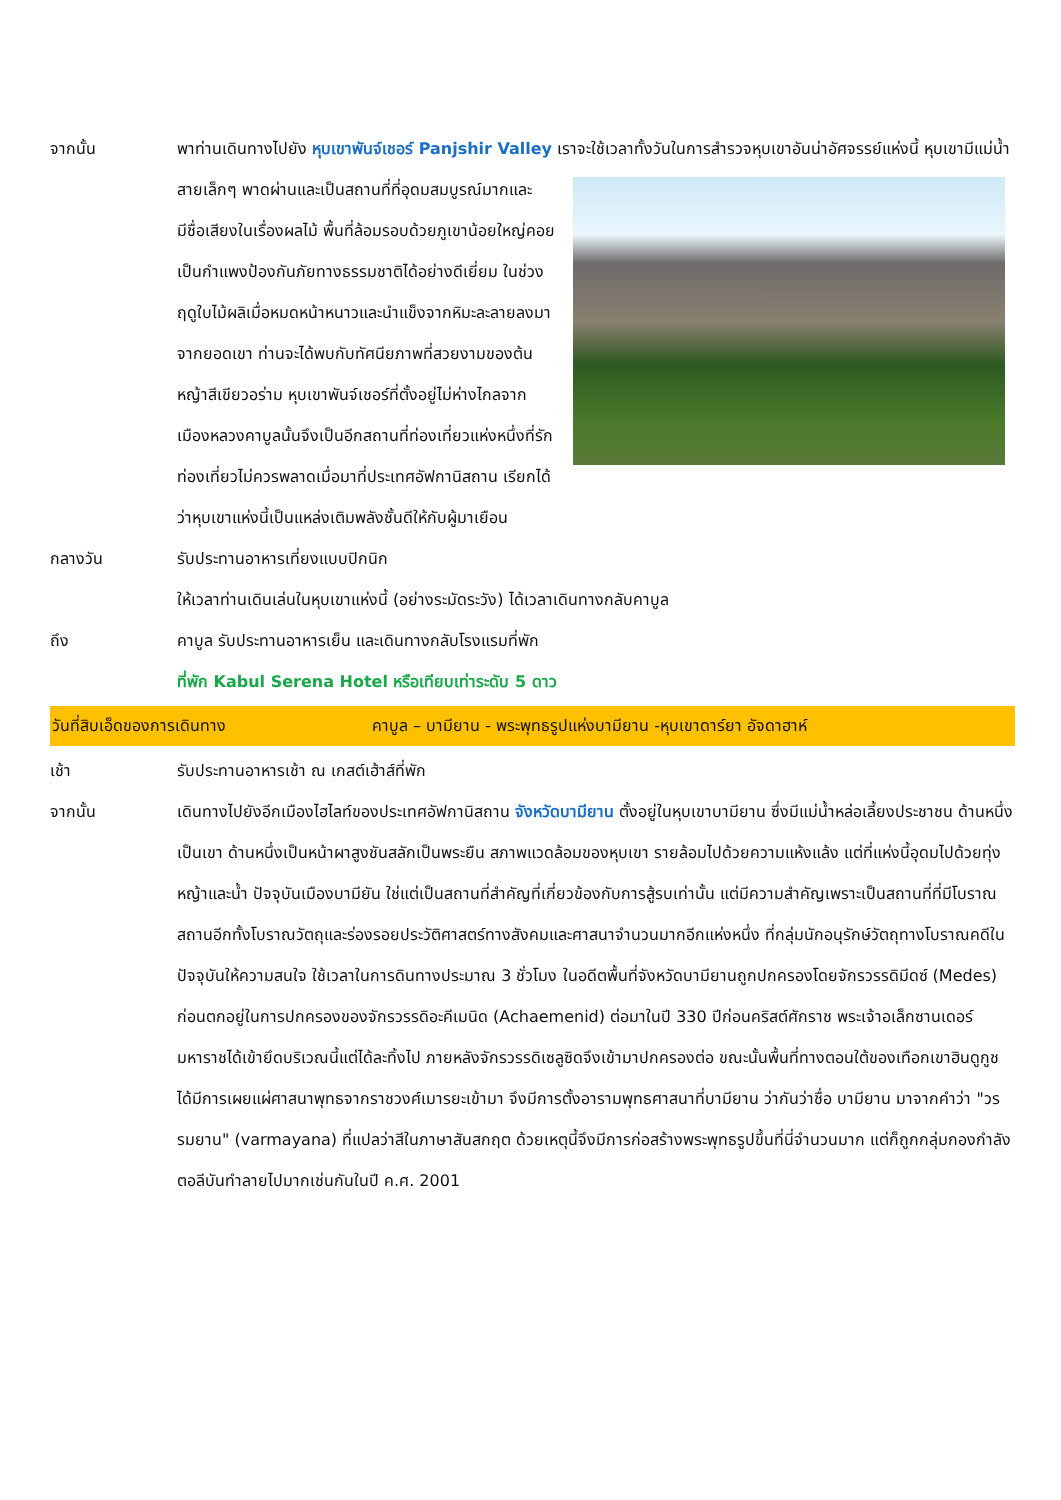จากนั้น พาท่านเดินทางไปยัง หุบเขาพันจ์เชอร์ Panjshir Valley เราจะใช้เวลาทั้งวันในการสำรวจหุบเขาอันน่า
อัศจรรย์แห่งนี้ หุบเขามีแม่น้ำสายเล็กๆ พาดผ่านและเป็นสถานที่ที่อุดมสมบูรณ์มากและมีชื่อเสียงในเรื่องผลไม้ พื้นที่ล้อมรอบด้วยภูเขาน้อยใหญ่คอยเป็นกำแพงป้องกันภัยทางธรรมชาติได้อย่างดีเยี่ยม ในช่วงฤดูใบไม้ผลิเมื่อหมดหน้าหนาวและนำแข็งจากหิมะละลายลงมาจากยอดเขา ท่านจะได้พบกับทัศนียภาพที่สวยงามของต้นหญ้าสีเขียวอร่าม หุบเขาพันจ์เชอร์ที่ตั้งอยู่ไม่ห่างไกลจากเมืองหลวงคาบูลนั้นจึงเป็นอีกสถานที่ท่องเที่ยวแห่งหนึ่งที่รักท่องเที่ยวไม่ควรพลาดเมื่อมาที่ประเทศอัฟกานิสถาน เรียกได้ว่าหุบเขาแห่งนี้เป็นแหล่งเติมพลังชั้นดีให้กับผู้มาเยือน
กลางวัน รับประทานอาหารเที่ยงแบบปิกนิก
ให้เวลาท่านเดินเล่นในหุบเขาแห่งนี้ (อย่างระมัดระวัง) ได้เวลาเดินทางกลับคาบูล
ถึง คาบูล รับประทานอาหารเย็น และเดินทางกลับโรงแรมที่พัก
ที่พัก Kabul Serena Hotel หรือเทียบเท่าระดับ 5 ดาว
วันที่สิบเอ็ดของการเดินทาง คาบูล – บามียาน - พระพุทธรูปแห่งบามียาน -หุบเขาดาร์ยา อัจดาฮาห์
เช้า รับประทานอาหารเช้า ณ เกสต์เฮ้าส์ที่พัก
จากนั้น เดินทางไปยังอีกเมืองไฮไลท์ของประเทศอัฟกานิสถาน จังหวัดบามียาน ตั้งอยู่ในหุบเขาบามียาน ซึ่งมีแม่น้ำหล่อเลี้ยงประชาชน ด้านหนึ่งเป็นเขา ด้านหนึ่งเป็นหน้าผาสูงชันสลักเป็นพระยืน สภาพแวดล้อมของหุบเขา รายล้อมไปด้วยความแห้งแล้ง แต่ที่แห่งนี้อุดมไปด้วยทุ่งหญ้าและน้ำ ปัจจุบันเมืองบามียัน ใช่แต่เป็นสถานที่สำคัญที่เกี่ยวข้องกับการสู้รบเท่านั้น แต่มีความสำคัญเพราะเป็นสถานที่ที่มีโบราณสถานอีกทั้งโบราณวัตถุและร่องรอยประวัติศาสตร์ทางสังคมและศาสนาจำนวนมากอีกแห่งหนึ่ง ที่กลุ่มนักอนุรักษ์วัตถุทางโบราณคดีในปัจจุบันให้ความสนใจ ใช้เวลาในการดินทางประมาณ 3 ชั่วโมง ในอดีตพื้นที่จังหวัดบามียานถูกปกครองโดยจักรวรรดิมีดซ์ (Medes) ก่อนตกอยู่ในการปกครองของจักรวรรดิอะคีเมนิด (Achaemenid) ต่อมาในปี 330 ปีก่อนคริสต์ศักราช พระเจ้าอเล็กซานเดอร์มหาราชได้เข้ายึดบริเวณนี้แต่ได้ละทิ้งไป ภายหลังจักรวรรดิเซลูซิดจึงเข้ามาปกครองต่อ ขณะนั้นพื้นที่ทางตอนใต้ของเทือกเขาฮินดูกูช ได้มีการเผยแผ่ศาสนาพุทธจากราชวงศ์เมารยะเข้ามา จึงมีการตั้งอารามพุทธศาสนาที่บามียาน ว่ากันว่าชื่อ บามียาน มาจากคำว่า "วรรมยาน" (varmayana) ที่แปลว่าสีในภาษาสันสกฤต ด้วยเหตุนี้จึงมีการก่อสร้างพระพุทธรูปขึ้นที่นี่จำนวนมาก แต่ก็ถูกกลุ่มกองกำลังตอลีบันทำลายไปมากเช่นกันในปี ค.ศ. 2001